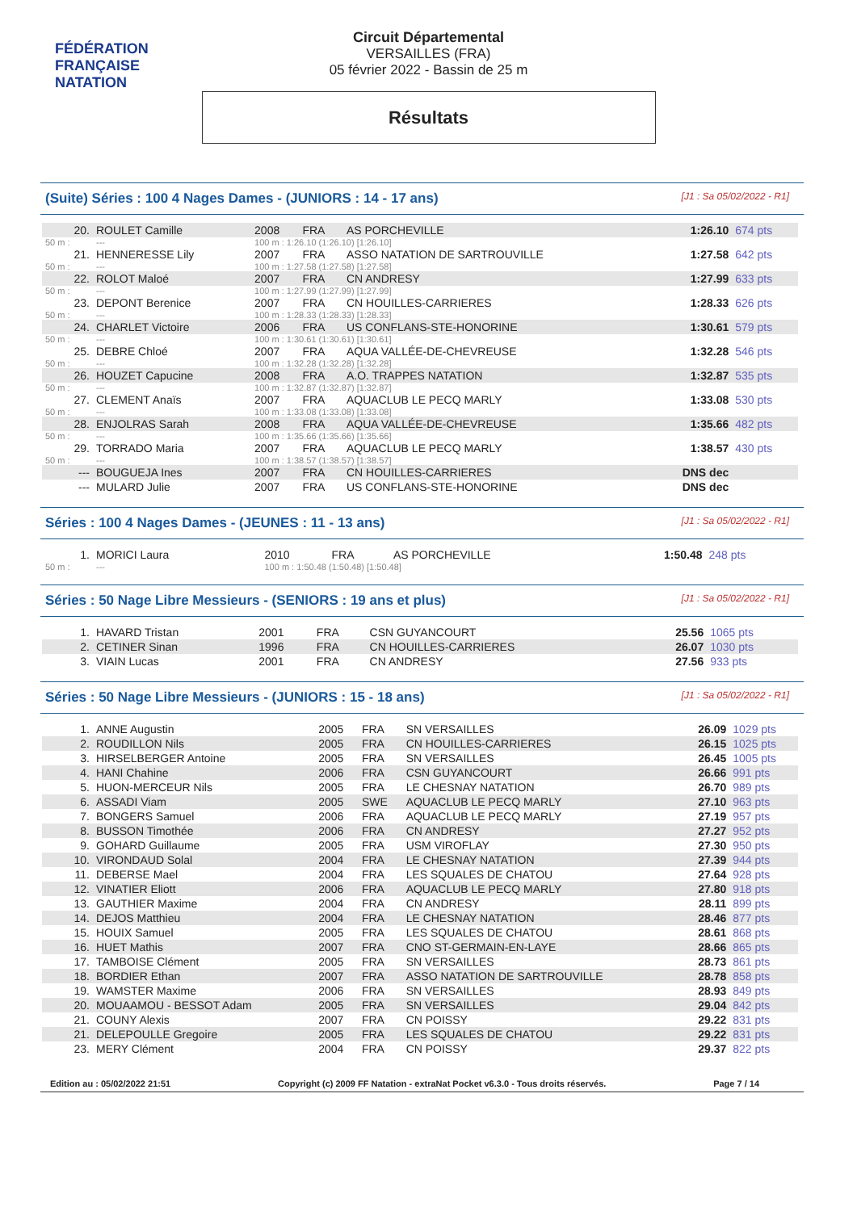FÉDÉRATION FRANÇAISE
NATATION
Circuit Départemental
VERSAILLES (FRA)
05 février 2022 - Bassin de 25 m
Résultats
(Suite) Séries : 100 4 Nages Dames - (JUNIORS : 14 - 17 ans) [J1 : Sa 05/02/2022 - R1]
| 20. | ROULET Camille | 2008 | FRA | AS PORCHEVILLE | 1:26.10 | 674 pts |
| 50 m : | --- | 100 m : 1:26.10 (1:26.10) [1:26.10] | | | | |
| 21. | HENNERESSE Lily | 2007 | FRA | ASSO NATATION DE SARTROUVILLE | 1:27.58 | 642 pts |
| 50 m : | --- | 100 m : 1:27.58 (1:27.58) [1:27.58] | | | | |
| 22. | ROLOT Maloé | 2007 | FRA | CN ANDRESY | 1:27.99 | 633 pts |
| 50 m : | --- | 100 m : 1:27.99 (1:27.99) [1:27.99] | | | | |
| 23. | DEPONT Berenice | 2007 | FRA | CN HOUILLES-CARRIERES | 1:28.33 | 626 pts |
| 50 m : | --- | 100 m : 1:28.33 (1:28.33) [1:28.33] | | | | |
| 24. | CHARLET Victoire | 2006 | FRA | US CONFLANS-STE-HONORINE | 1:30.61 | 579 pts |
| 50 m : | --- | 100 m : 1:30.61 (1:30.61) [1:30.61] | | | | |
| 25. | DEBRE Chloé | 2007 | FRA | AQUA VALLÉE-DE-CHEVREUSE | 1:32.28 | 546 pts |
| 50 m : | --- | 100 m : 1:32.28 (1:32.28) [1:32.28] | | | | |
| 26. | HOUZET Capucine | 2008 | FRA | A.O. TRAPPES NATATION | 1:32.87 | 535 pts |
| 50 m : | --- | 100 m : 1:32.87 (1:32.87) [1:32.87] | | | | |
| 27. | CLEMENT Anaïs | 2007 | FRA | AQUACLUB LE PECQ MARLY | 1:33.08 | 530 pts |
| 50 m : | --- | 100 m : 1:33.08 (1:33.08) [1:33.08] | | | | |
| 28. | ENJOLRAS Sarah | 2008 | FRA | AQUA VALLÉE-DE-CHEVREUSE | 1:35.66 | 482 pts |
| 50 m : | --- | 100 m : 1:35.66 (1:35.66) [1:35.66] | | | | |
| 29. | TORRADO Maria | 2007 | FRA | AQUACLUB LE PECQ MARLY | 1:38.57 | 430 pts |
| 50 m : | --- | 100 m : 1:38.57 (1:38.57) [1:38.57] | | | | |
| --- | BOUGUEJA Ines | 2007 | FRA | CN HOUILLES-CARRIERES | DNS dec | |
| --- | MULARD Julie | 2007 | FRA | US CONFLANS-STE-HONORINE | DNS dec | |
Séries : 100 4 Nages Dames - (JEUNES : 11 - 13 ans) [J1 : Sa 05/02/2022 - R1]
| 1. | MORICI Laura | 2010 | FRA | AS PORCHEVILLE | 1:50.48 | 248 pts |
| 50 m : | --- | 100 m : 1:50.48 (1:50.48) [1:50.48] | | | | |
Séries : 50 Nage Libre Messieurs - (SENIORS : 19 ans et plus) [J1 : Sa 05/02/2022 - R1]
| 1. | HAVARD Tristan | 2001 | FRA | CSN GUYANCOURT | 25.56 | 1065 pts |
| 2. | CETINER Sinan | 1996 | FRA | CN HOUILLES-CARRIERES | 26.07 | 1030 pts |
| 3. | VIAIN Lucas | 2001 | FRA | CN ANDRESY | 27.56 | 933 pts |
Séries : 50 Nage Libre Messieurs - (JUNIORS : 15 - 18 ans) [J1 : Sa 05/02/2022 - R1]
| 1. | ANNE Augustin | 2005 | FRA | SN VERSAILLES | 26.09 | 1029 pts |
| 2. | ROUDILLON Nils | 2005 | FRA | CN HOUILLES-CARRIERES | 26.15 | 1025 pts |
| 3. | HIRSELBERGER Antoine | 2005 | FRA | SN VERSAILLES | 26.45 | 1005 pts |
| 4. | HANI Chahine | 2006 | FRA | CSN GUYANCOURT | 26.66 | 991 pts |
| 5. | HUON-MERCEUR Nils | 2005 | FRA | LE CHESNAY NATATION | 26.70 | 989 pts |
| 6. | ASSADI Viam | 2005 | SWE | AQUACLUB LE PECQ MARLY | 27.10 | 963 pts |
| 7. | BONGERS Samuel | 2006 | FRA | AQUACLUB LE PECQ MARLY | 27.19 | 957 pts |
| 8. | BUSSON Timothée | 2006 | FRA | CN ANDRESY | 27.27 | 952 pts |
| 9. | GOHARD Guillaume | 2005 | FRA | USM VIROFLAY | 27.30 | 950 pts |
| 10. | VIRONDAUD Solal | 2004 | FRA | LE CHESNAY NATATION | 27.39 | 944 pts |
| 11. | DEBERSE Mael | 2004 | FRA | LES SQUALES DE CHATOU | 27.64 | 928 pts |
| 12. | VINATIER Eliott | 2006 | FRA | AQUACLUB LE PECQ MARLY | 27.80 | 918 pts |
| 13. | GAUTHIER Maxime | 2004 | FRA | CN ANDRESY | 28.11 | 899 pts |
| 14. | DEJOS Matthieu | 2004 | FRA | LE CHESNAY NATATION | 28.46 | 877 pts |
| 15. | HOUIX Samuel | 2005 | FRA | LES SQUALES DE CHATOU | 28.61 | 868 pts |
| 16. | HUET Mathis | 2007 | FRA | CNO ST-GERMAIN-EN-LAYE | 28.66 | 865 pts |
| 17. | TAMBOISE Clément | 2005 | FRA | SN VERSAILLES | 28.73 | 861 pts |
| 18. | BORDIER Ethan | 2007 | FRA | ASSO NATATION DE SARTROUVILLE | 28.78 | 858 pts |
| 19. | WAMSTER Maxime | 2006 | FRA | SN VERSAILLES | 28.93 | 849 pts |
| 20. | MOUAAMOU - BESSOT Adam | 2005 | FRA | SN VERSAILLES | 29.04 | 842 pts |
| 21. | COUNY Alexis | 2007 | FRA | CN POISSY | 29.22 | 831 pts |
| 21. | DELEPOULLE Gregoire | 2005 | FRA | LES SQUALES DE CHATOU | 29.22 | 831 pts |
| 23. | MERY Clément | 2004 | FRA | CN POISSY | 29.37 | 822 pts |
Edition au : 05/02/2022 21:51 Copyright (c) 2009 FF Natation - extraNat Pocket v6.3.0 - Tous droits réservés. Page 7 / 14